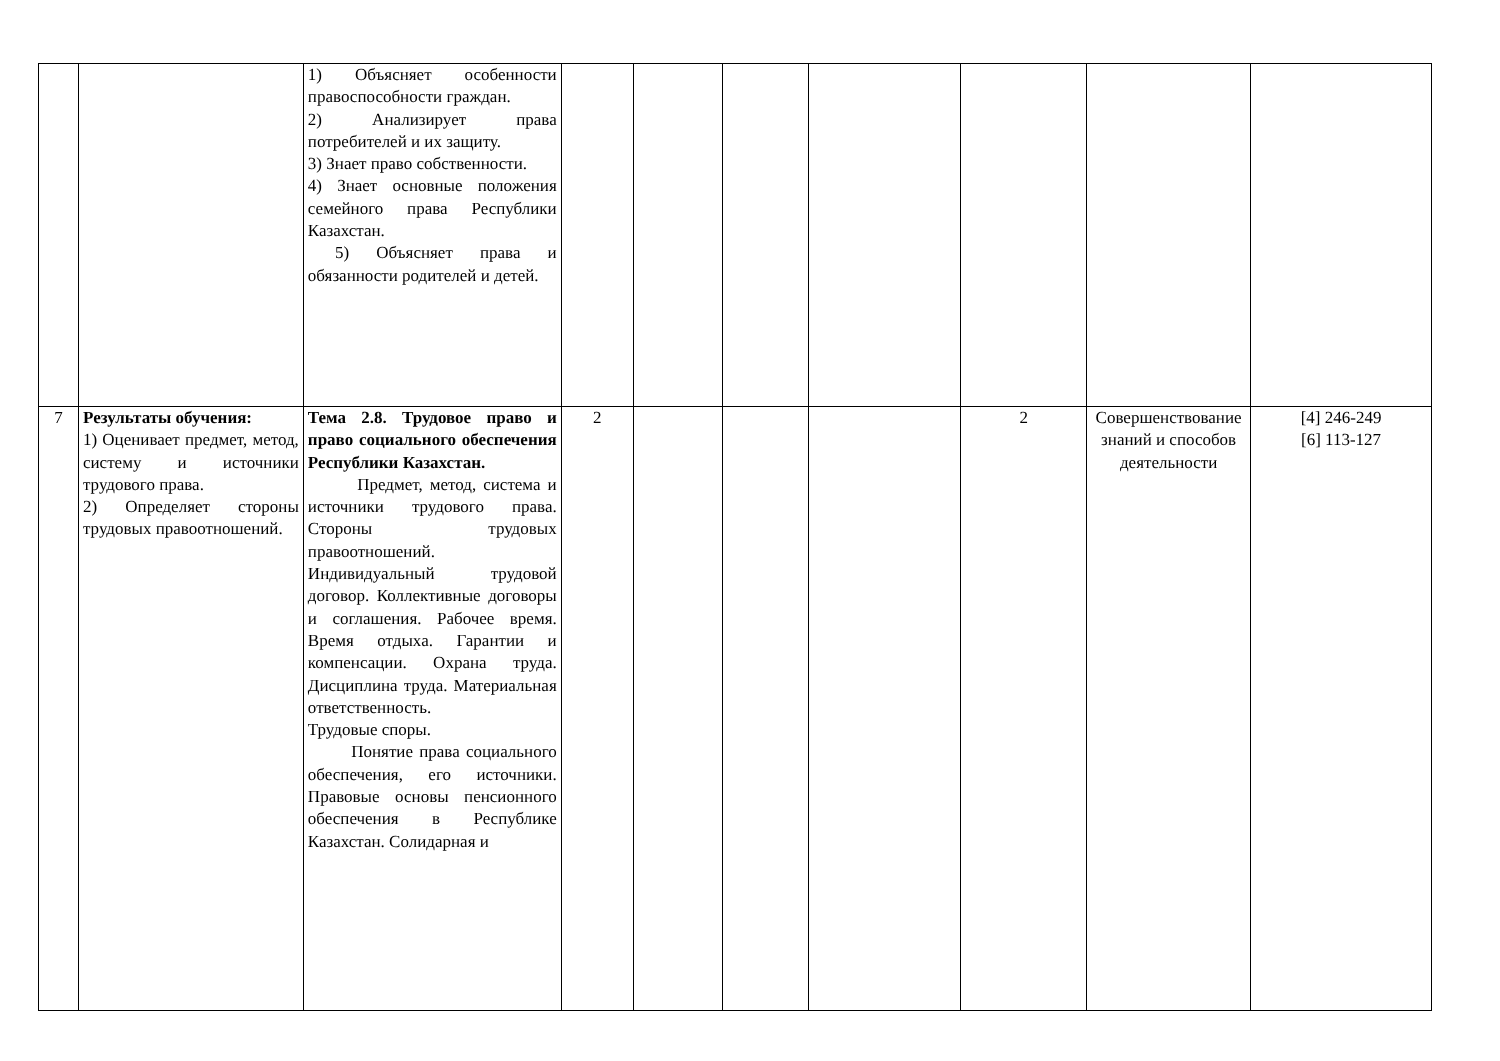| | | 1) Объясняет особенности правоспособности граждан. 2) Анализирует права потребителей и их защиту. 3) Знает право собственности. 4) Знает основные положения семейного права Республики Казахстан. 5) Объясняет права и обязанности родителей и детей. | | | | | | | |
| 7 | Результаты обучения: 1) Оценивает предмет, метод, систему и источники трудового права. 2) Определяет стороны трудовых правоотношений. | Тема 2.8. Трудовое право и право социального обеспечения Республики Казахстан. Предмет, метод, система и источники трудового права. Стороны трудовых правоотношений. Индивидуальный трудовой договор. Коллективные договоры и соглашения. Рабочее время. Время отдыха. Гарантии и компенсации. Охрана труда. Дисциплина труда. Материальная ответственность. Трудовые споры. Понятие права социального обеспечения, его источники. Правовые основы пенсионного обеспечения в Республике Казахстан. Солидарная и | 2 | | | | 2 | Совершенствование знаний и способов деятельности | [4] 246-249 [6] 113-127 |